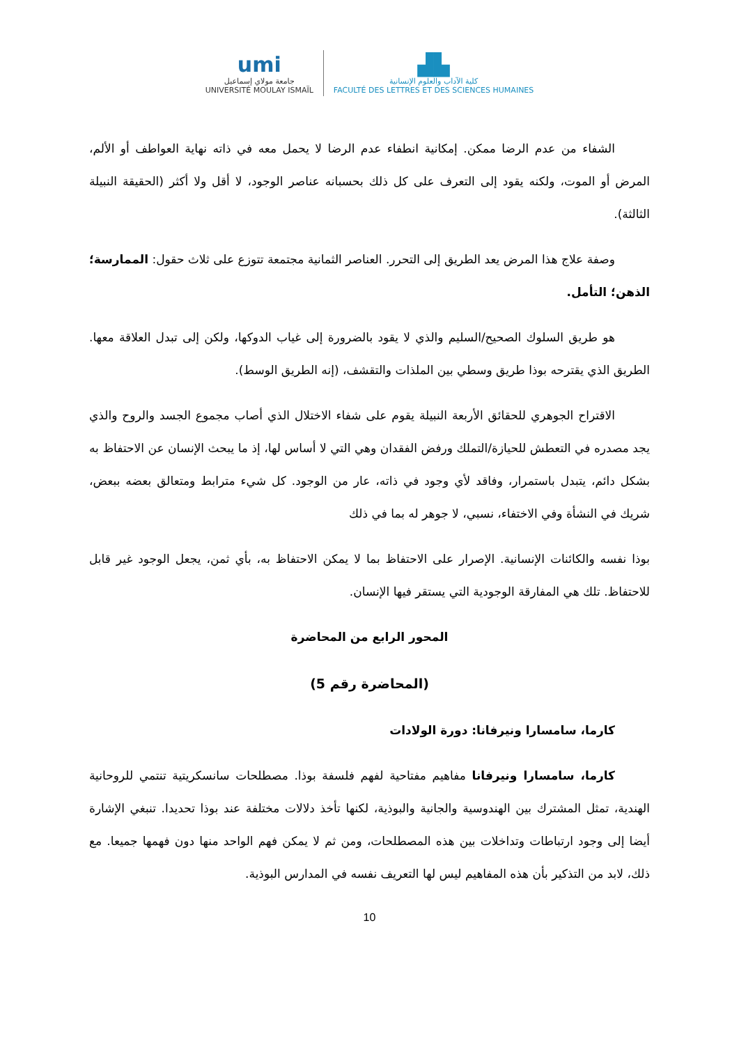umi
جامعة مولاي إسماعيل
UNIVERSITÉ MOULAY ISMAÏL
▟▙
كلية الآداب والعلوم الإنسانية
FACULTÉ DES LETTRES ET DES SCIENCES HUMAINES
الشفاء من عدم الرضا ممكن. إمكانية انطفاء عدم الرضا لا يحمل معه في ذاته نهاية العواطف أو الألم، المرض أو الموت، ولكنه يقود إلى التعرف على كل ذلك بحسبانه عناصر الوجود، لا أقل ولا أكثر (الحقيقة النبيلة الثالثة).
وصفة علاج هذا المرض يعد الطريق إلى التحرر. العناصر الثمانية مجتمعة تتوزع على ثلاث حقول: الممارسة؛ الذهن؛ التأمل.
هو طريق السلوك الصحيح/السليم والذي لا يقود بالضرورة إلى غياب الدوكها، ولكن إلى تبدل العلاقة معها. الطريق الذي يقترحه بوذا طريق وسطي بين الملذات والتقشف، (إنه الطريق الوسط).
الاقتراح الجوهري للحقائق الأربعة النبيلة يقوم على شفاء الاختلال الذي أصاب مجموع الجسد والروح والذي يجد مصدره في التعطش للحيازة/التملك ورفض الفقدان وهي التي لا أساس لها، إذ ما يبحث الإنسان عن الاحتفاظ به بشكل دائم، يتبدل باستمرار، وفاقد لأي وجود في ذاته، عار من الوجود. كل شيء مترابط ومتعالق بعضه ببعض، شريك في النشأة وفي الاختفاء، نسبي، لا جوهر له بما في ذلك
بوذا نفسه والكائنات الإنسانية. الإصرار على الاحتفاظ بما لا يمكن الاحتفاظ به، بأي ثمن، يجعل الوجود غير قابل للاحتفاظ. تلك هي المفارقة الوجودية التي يستقر فيها الإنسان.
المحور الرابع من المحاضرة
(المحاضرة رقم 5)
كارما، سامسارا ونيرفانا: دورة الولادات
كارما، سامسارا ونيرفانا مفاهيم مفتاحية لفهم فلسفة بوذا. مصطلحات سانسكريتية تنتمي للروحانية الهندية، تمثل المشترك بين الهندوسية والجانية والبوذية، لكنها تأخذ دلالات مختلفة عند بوذا تحديدا. تنبغي الإشارة أيضا إلى وجود ارتباطات وتداخلات بين هذه المصطلحات، ومن ثم لا يمكن فهم الواحد منها دون فهمها جميعا. مع ذلك، لابد من التذكير بأن هذه المفاهيم ليس لها التعريف نفسه في المدارس البوذية.
10